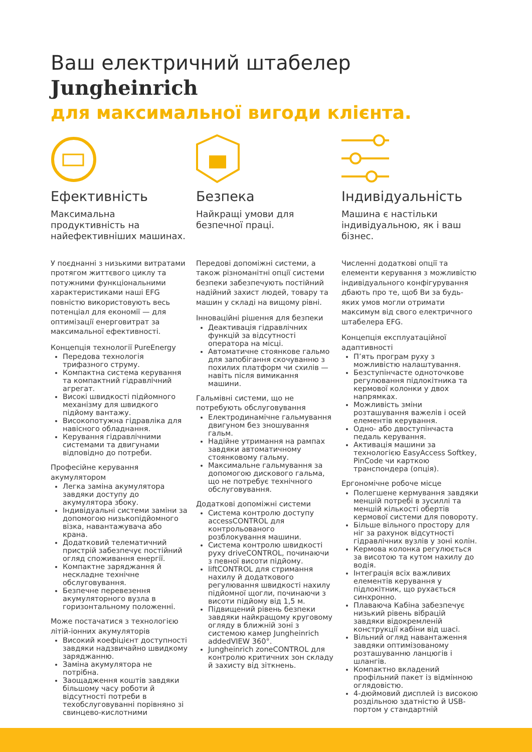Ваш електричний штабелер
Jungheinrich
для максимальної вигоди клієнта.
Ефективність
Максимальна продуктивність на найефективніших машинах.
У поєднанні з низькими витратами протягом життєвого циклу та потужними функціональними характеристиками наші EFG повністю використовують весь потенціал для економії — для оптимізації енерговитрат за максимальної ефективності.
Концепція технології PureEnergy
Передова технологія трифазного струму.
Компактна система керування та компактний гідравлічний агрегат.
Високі швидкості підйомного механізму для швидкого підйому вантажу.
Високопотужна гідравліка для навісного обладнання.
Керування гідравлічними системами та двигунами відповідно до потреби.
Професійне керування акумулятором
Легка заміна акумулятора завдяки доступу до акумулятора збоку.
Індивідуальні системи заміни за допомогою низькопідйомного візка, навантажувача або крана.
Додатковий телематичний пристрій забезпечує постійний огляд споживання енергії.
Компактне заряджання й нескладне технічне обслуговування.
Безпечне перевезення акумуляторного вузла в горизонтальному положенні.
Може постачатися з технологією літій-іонних акумуляторів
Високий коефіцієнт доступності завдяки надзвичайно швидкому заряджанню.
Заміна акумулятора не потрібна.
Заощадження коштів завдяки більшому часу роботи й відсутності потреби в техобслуговуванні порівняно зі свинцево-кислотними
Безпека
Найкращі умови для безпечної праці.
Передові допоміжні системи, а також різноманітні опції системи безпеки забезпечують постійний надійний захист людей, товару та машин у складі на вищому рівні.
Інноваційні рішення для безпеки
Деактивація гідравлічних функцій за відсутності оператора на місці.
Автоматичне стоянкове гальмо для запобігання скочуванню з похилих платформ чи схилів — навіть після вимикання машини.
Гальмівні системи, що не потребують обслуговування
Електродинамічне гальмування двигуном без зношування гальм.
Надійне утримання на рампах завдяки автоматичному стоянковому гальму.
Максимальне гальмування за допомогою дискового гальма, що не потребує технічного обслуговування.
Додаткові допоміжні системи
Система контролю доступу accessCONTROL для контрольованого розблокування машини.
Система контролю швидкості руху driveCONTROL, починаючи з певної висоти підйому.
liftCONTROL для стримання нахилу й додаткового регулювання швидкості нахилу підйомної щогли, починаючи з висоти підйому від 1,5 м.
Підвищений рівень безпеки завдяки найкращому круговому огляду в ближній зоні з системою камер Jungheinrich addedVIEW 360°.
Jungheinrich zoneCONTROL для контролю критичних зон складу й захисту від зіткнень.
Індивідуальність
Машина є настільки індивідуальною, як і ваш бізнес.
Численні додаткові опції та елементи керування з можливістю індивідуального конфігурування дбають про те, щоб Ви за будь-яких умов могли отримати максимум від свого електричного штабелера EFG.
Концепція експлуатаційної адаптивності
П’ять програм руху з можливістю налаштування.
Безступінчасте одноточкове регулювання підлокітника та кермової колонки у двох напрямках.
Можливість зміни розташування важелів і осей елементів керування.
Одно- або двоступінчаста педаль керування.
Активація машини за технологією EasyAccess Softkey, PinCode чи карткою транспондера (опція).
Ергономічне робоче місце
Полегшене кермування завдяки меншій потребі в зусиллі та меншій кількості обертів кермової системи для повороту.
Більше вільного простору для ніг за рахунок відсутності гідравлічних вузлів у зоні колін.
Кермова колонка регулюється за висотою та кутом нахилу до водія.
Інтеграція всіх важливих елементів керування у підлокітник, що рухається синхронно.
Плаваюча Кабіна забезпечує низький рівень вібрацій завдяки відокремленій конструкції кабіни від шасі.
Вільний огляд навантаження завдяки оптимізованому розташуванню ланцюгів і шлангів.
Компактно вкладений профільний пакет із відмінною оглядовістю.
4-дюймовий дисплей із високою роздільною здатністю й USB-портом у стандартній